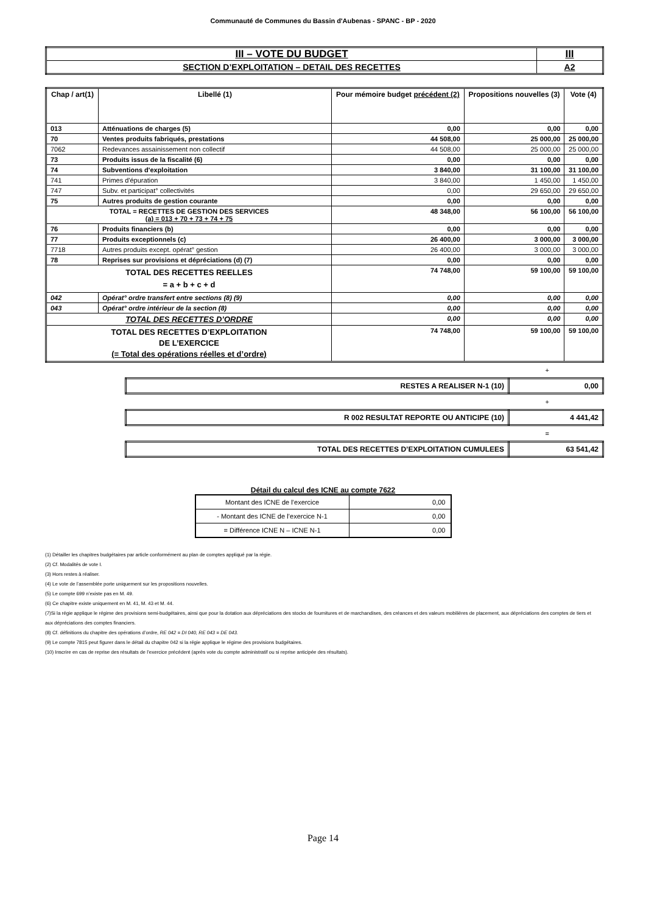Communauté de Communes du Bassin d'Aubenas - SPANC - BP - 2020
| III – VOTE DU BUDGET | III |
| SECTION D’EXPLOITATION – DETAIL DES RECETTES | A2 |
| Chap / art(1) | Libellé (1) | Pour mémoire budget précédent (2) | Propositions nouvelles (3) | Vote (4) |
| --- | --- | --- | --- | --- |
| 013 | Atténuations de charges (5) | 0,00 | 0,00 | 0,00 |
| 70 | Ventes produits fabriqués, prestations | 44 508,00 | 25 000,00 | 25 000,00 |
| 7062 | Redevances assainissement non collectif | 44 508,00 | 25 000,00 | 25 000,00 |
| 73 | Produits issus de la fiscalité (6) | 0,00 | 0,00 | 0,00 |
| 74 | Subventions d'exploitation | 3 840,00 | 31 100,00 | 31 100,00 |
| 741 | Primes d'épuration | 3 840,00 | 1 450,00 | 1 450,00 |
| 747 | Subv. et participat° collectivités | 0,00 | 29 650,00 | 29 650,00 |
| 75 | Autres produits de gestion courante | 0,00 | 0,00 | 0,00 |
| TOTAL = RECETTES DE GESTION DES SERVICES (a) = 013 + 70 + 73 + 74 + 75 | | 48 348,00 | 56 100,00 | 56 100,00 |
| 76 | Produits financiers (b) | 0,00 | 0,00 | 0,00 |
| 77 | Produits exceptionnels (c) | 26 400,00 | 3 000,00 | 3 000,00 |
| 7718 | Autres produits except. opérat° gestion | 26 400,00 | 3 000,00 | 3 000,00 |
| 78 | Reprises sur provisions et dépréciations (d) (7) | 0,00 | 0,00 | 0,00 |
| TOTAL DES RECETTES REELLES = a + b + c + d | | 74 748,00 | 59 100,00 | 59 100,00 |
| 042 | Opérat° ordre transfert entre sections (8) (9) | 0,00 | 0,00 | 0,00 |
| 043 | Opérat° ordre intérieur de la section (8) | 0,00 | 0,00 | 0,00 |
| TOTAL DES RECETTES D’ORDRE | | 0,00 | 0,00 | 0,00 |
| TOTAL DES RECETTES D’EXPLOITATION DE L’EXERCICE (= Total des opérations réelles et d’ordre) | | 74 748,00 | 59 100,00 | 59 100,00 |
+
| RESTES A REALISER N-1 (10) | 0,00 |
+
| R 002 RESULTAT REPORTE OU ANTICIPE (10) | 4 441,42 |
=
| TOTAL DES RECETTES D’EXPLOITATION CUMULEES | 63 541,42 |
Détail du calcul des ICNE au compte 7622
| Montant des ICNE de l’exercice | 0,00 |
| - Montant des ICNE de l’exercice N-1 | 0,00 |
| = Différence ICNE N – ICNE N-1 | 0,00 |
(1) Détailler les chapitres budgétaires par article conformément au plan de comptes appliqué par la régie.
(2) Cf. Modalités de vote I.
(3) Hors restes à réaliser.
(4) Le vote de l’assemblée porte uniquement sur les propositions nouvelles.
(5) Le compte 699 n’existe pas en M. 49.
(6) Ce chapitre existe uniquement en M. 41, M. 43 et M. 44.
(7)Si la régie applique le régime des provisions semi-budgétaires, ainsi que pour la dotation aux dépréciations des stocks de fournitures et de marchandises, des créances et des valeurs mobilières de placement, aux dépréciations des comptes de tiers et aux dépréciations des comptes financiers.
(8) Cf. définitions du chapitre des opérations d’ordre, RE 042 = DI 040, RE 043 = DE 043.
(9) Le compte 7815 peut figurer dans le détail du chapitre 042 si la régie applique le régime des provisions budgétaires.
(10) Inscrire en cas de reprise des résultats de l’exercice précédent (après vote du compte administratif ou si reprise anticipée des résultats).
Page 14